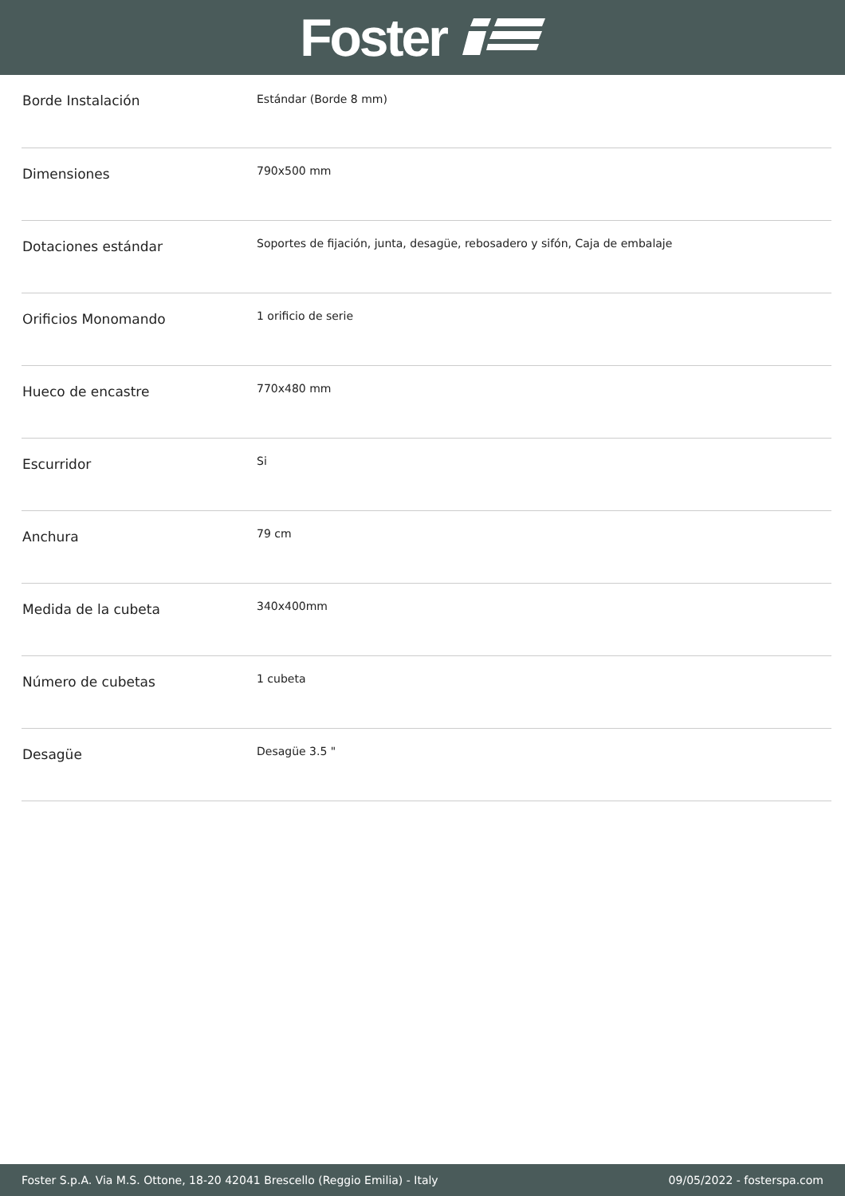Foster
| Borde Instalación | Estándar (Borde 8 mm) |
| Dimensiones | 790x500 mm |
| Dotaciones estándar | Soportes de fijación, junta, desagüe, rebosadero y sifón, Caja de embalaje |
| Orificios Monomando | 1 orificio de serie |
| Hueco de encastre | 770x480 mm |
| Escurridor | Si |
| Anchura | 79 cm |
| Medida de la cubeta | 340x400mm |
| Número de cubetas | 1 cubeta |
| Desagüe | Desagüe 3.5 " |
Foster S.p.A. Via M.S. Ottone, 18-20 42041 Brescello (Reggio Emilia) - Italy 09/05/2022 - fosterspa.com